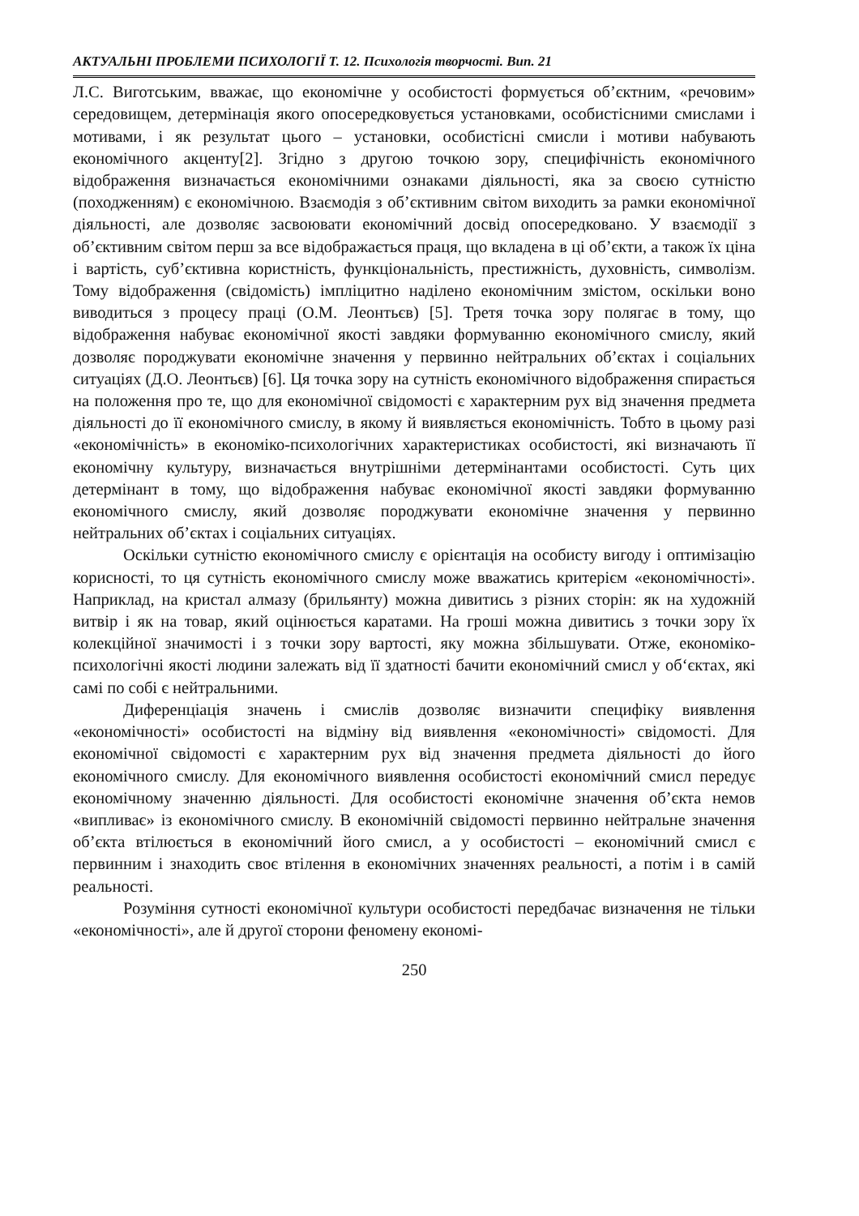АКТУАЛЬНІ ПРОБЛЕМИ ПСИХОЛОГІЇ Т. 12. Психологія творчості. Вип. 21
Л.С. Виготським, вважає, що економічне у особистості формується об’єктним, «речовим» середовищем, детермінація якого опосередковується установками, особистісними смислами і мотивами, і як результат цього – установки, особистісні смисли і мотиви набувають економічного акценту[2]. Згідно з другою точкою зору, специфічність економічного відображення визначається економічними ознаками діяльності, яка за своєю сутністю (походженням) є економічною. Взаємодія з об’єктивним світом виходить за рамки економічної діяльності, але дозволяє засвоювати економічний досвід опосередковано. У взаємодії з об’єктивним світом перш за все відображається праця, що вкладена в ці об’єкти, а також їх ціна і вартість, суб’єктивна користність, функціональність, престижність, духовність, символізм. Тому відображення (свідомість) імпліцитно наділено економічним змістом, оскільки воно виводиться з процесу праці (О.М. Леонтьєв) [5]. Третя точка зору полягає в тому, що відображення набуває економічної якості завдяки формуванню економічного смислу, який дозволяє породжувати економічне значення у первинно нейтральних об’єктах і соціальних ситуаціях (Д.О. Леонтьєв) [6]. Ця точка зору на сутність економічного відображення спирається на положення про те, що для економічної свідомості є характерним рух від значення предмета діяльності до її економічного смислу, в якому й виявляється економічність. Тобто в цьому разі «економічність» в економіко-психологічних характеристиках особистості, які визначають її економічну культуру, визначається внутрішніми детермінантами особистості. Суть цих детермінант в тому, що відображення набуває економічної якості завдяки формуванню економічного смислу, який дозволяє породжувати економічне значення у первинно нейтральних об’єктах і соціальних ситуаціях.
Оскільки сутністю економічного смислу є орієнтація на особисту вигоду і оптимізацію корисності, то ця сутність економічного смислу може вважатись критерієм «економічності». Наприклад, на кристал алмазу (брильянту) можна дивитись з різних сторін: як на художній витвір і як на товар, який оцінюється каратами. На гроші можна дивитись з точки зору їх колекційної значимості і з точки зору вартості, яку можна збільшувати. Отже, економіко-психологічні якості людини залежать від її здатності бачити економічний смисл у об‘єктах, які самі по собі є нейтральними.
Диференціація значень і смислів дозволяє визначити специфіку виявлення «економічності» особистості на відміну від виявлення «економічності» свідомості. Для економічної свідомості є характерним рух від значення предмета діяльності до його економічного смислу. Для економічного виявлення особистості економічний смисл передує економічному значенню діяльності. Для особистості економічне значення об’єкта немов «випливає» із економічного смислу. В економічній свідомості первинно нейтральне значення об’єкта втілюється в економічний його смисл, а у особистості – економічний смисл є первинним і знаходить своє втілення в економічних значеннях реальності, а потім і в самій реальності.
Розуміння сутності економічної культури особистості передбачає визначення не тільки «економічності», але й другої сторони феномену економі-
250